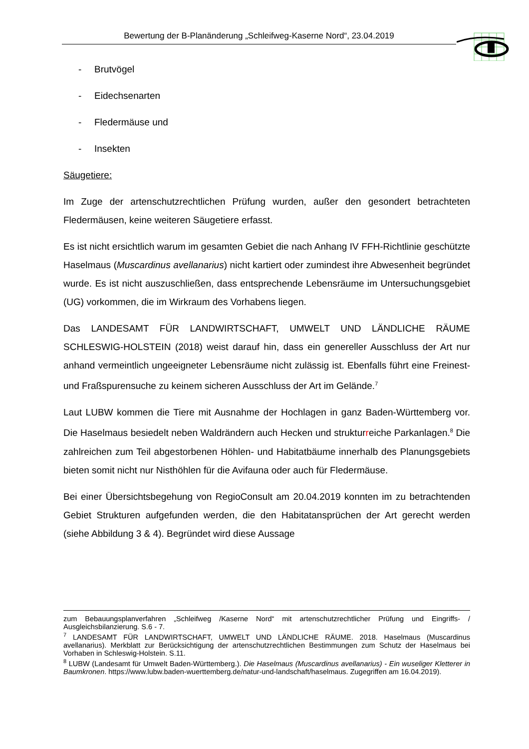Bewertung der B-Planänderung „Schleifweg-Kaserne Nord“, 23.04.2019
- Brutvögel
- Eidechsenarten
- Fledermäuse und
- Insekten
Säugetiere:
Im Zuge der artenschutzrechtlichen Prüfung wurden, außer den gesondert betrachteten Fledermäusen, keine weiteren Säugetiere erfasst.
Es ist nicht ersichtlich warum im gesamten Gebiet die nach Anhang IV FFH-Richtlinie geschützte Haselmaus (Muscardinus avellanarius) nicht kartiert oder zumindest ihre Abwesenheit begründet wurde. Es ist nicht auszuschließen, dass entsprechende Lebensräume im Untersuchungsgebiet (UG) vorkommen, die im Wirkraum des Vorhabens liegen.
Das LANDESAMT FÜR LANDWIRTSCHAFT, UMWELT UND LÄNDLICHE RÄUME SCHLESWIG-HOLSTEIN (2018) weist darauf hin, dass ein genereller Ausschluss der Art nur anhand vermeintlich ungeeigneter Lebensräume nicht zulässig ist. Ebenfalls führt eine Freinest- und Fraßspurensuche zu keinem sicheren Ausschluss der Art im Gelände.<sup>7</sup>
Laut LUBW kommen die Tiere mit Ausnahme der Hochlagen in ganz Baden-Württemberg vor. Die Haselmaus besiedelt neben Waldrändern auch Hecken und strukturreiche Parkanlagen.<sup>8</sup> Die zahlreichen zum Teil abgestorbenen Höhlen- und Habitatbäume innerhalb des Planungsgebiets bieten somit nicht nur Nisthöhlen für die Avifauna oder auch für Fledermäuse.
Bei einer Übersichtsbegehung von RegioConsult am 20.04.2019 konnten im zu betrachtenden Gebiet Strukturen aufgefunden werden, die den Habitatansprüchen der Art gerecht werden (siehe Abbildung 3 & 4). Begründet wird diese Aussage
zum Bebauungsplanverfahren „Schleifweg /Kaserne Nord“ mit artenschutzrechtlicher Prüfung und Eingriffs- / Ausgleichsbilanzierung. S.6 - 7.
<sup>7</sup> LANDESAMT FÜR LANDWIRTSCHAFT, UMWELT UND LÄNDLICHE RÄUME. 2018. Haselmaus (Muscardinus avellanarius). Merkblatt zur Berücksichtigung der artenschutzrechtlichen Bestimmungen zum Schutz der Haselmaus bei Vorhaben in Schleswig-Holstein. S.11.
<sup>8</sup> LUBW (Landesamt für Umwelt Baden-Württemberg.). Die Haselmaus (Muscardinus avellanarius) - Ein wuseliger Kletterer in Baumkronen. https://www.lubw.baden-wuerttemberg.de/natur-und-landschaft/haselmaus. Zugegriffen am 16.04.2019).